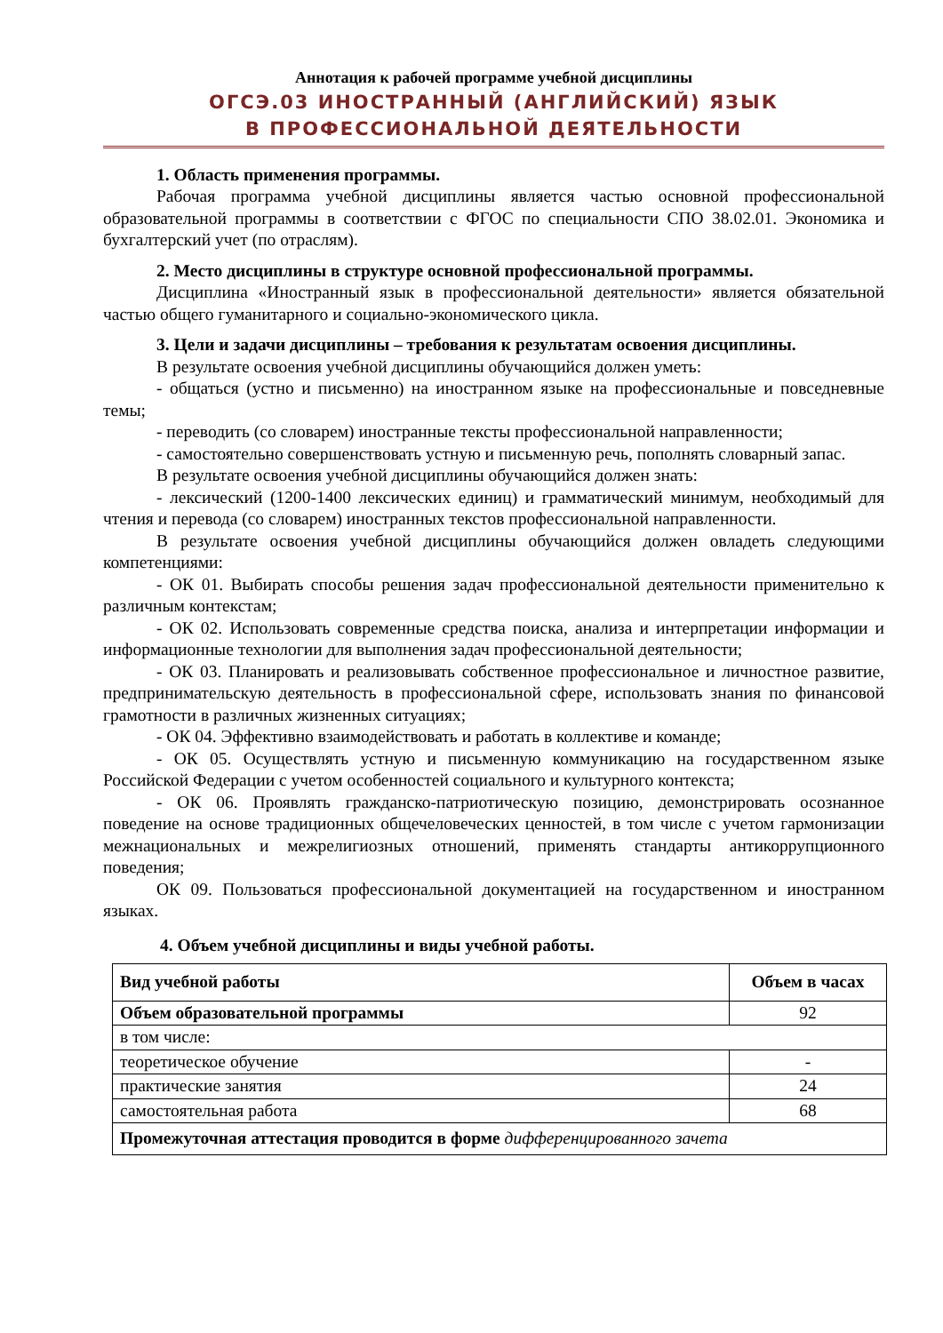Аннотация к рабочей программе учебной дисциплины
ОГСЭ.03 ИНОСТРАННЫЙ (АНГЛИЙСКИЙ) ЯЗЫК
В ПРОФЕССИОНАЛЬНОЙ ДЕЯТЕЛЬНОСТИ
1. Область применения программы.
Рабочая программа учебной дисциплины является частью основной профессиональной образовательной программы в соответствии с ФГОС по специальности СПО 38.02.01. Экономика и бухгалтерский учет (по отраслям).
2. Место дисциплины в структуре основной профессиональной программы.
Дисциплина «Иностранный язык в профессиональной деятельности» является обязательной частью общего гуманитарного и социально-экономического цикла.
3. Цели и задачи дисциплины – требования к результатам освоения дисциплины.
В результате освоения учебной дисциплины обучающийся должен уметь:
- общаться (устно и письменно) на иностранном языке на профессиональные и повседневные темы;
- переводить (со словарем) иностранные тексты профессиональной направленности;
- самостоятельно совершенствовать устную и письменную речь, пополнять словарный запас.
В результате освоения учебной дисциплины обучающийся должен знать:
- лексический (1200-1400 лексических единиц) и грамматический минимум, необходимый для чтения и перевода (со словарем) иностранных текстов профессиональной направленности.
В результате освоения учебной дисциплины обучающийся должен овладеть следующими компетенциями:
- ОК 01. Выбирать способы решения задач профессиональной деятельности применительно к различным контекстам;
- ОК 02. Использовать современные средства поиска, анализа и интерпретации информации и информационные технологии для выполнения задач профессиональной деятельности;
- ОК 03. Планировать и реализовывать собственное профессиональное и личностное развитие, предпринимательскую деятельность в профессиональной сфере, использовать знания по финансовой грамотности в различных жизненных ситуациях;
- ОК 04. Эффективно взаимодействовать и работать в коллективе и команде;
- ОК 05. Осуществлять устную и письменную коммуникацию на государственном языке Российской Федерации с учетом особенностей социального и культурного контекста;
- ОК 06. Проявлять гражданско-патриотическую позицию, демонстрировать осознанное поведение на основе традиционных общечеловеческих ценностей, в том числе с учетом гармонизации межнациональных и межрелигиозных отношений, применять стандарты антикоррупционного поведения;
ОК 09. Пользоваться профессиональной документацией на государственном и иностранном языках.
4. Объем учебной дисциплины и виды учебной работы.
| Вид учебной работы | Объем в часах |
| --- | --- |
| Объем образовательной программы | 92 |
| в том числе: | |
| теоретическое обучение | - |
| практические занятия | 24 |
| самостоятельная работа | 68 |
| Промежуточная аттестация проводится в форме дифференцированного зачета | |